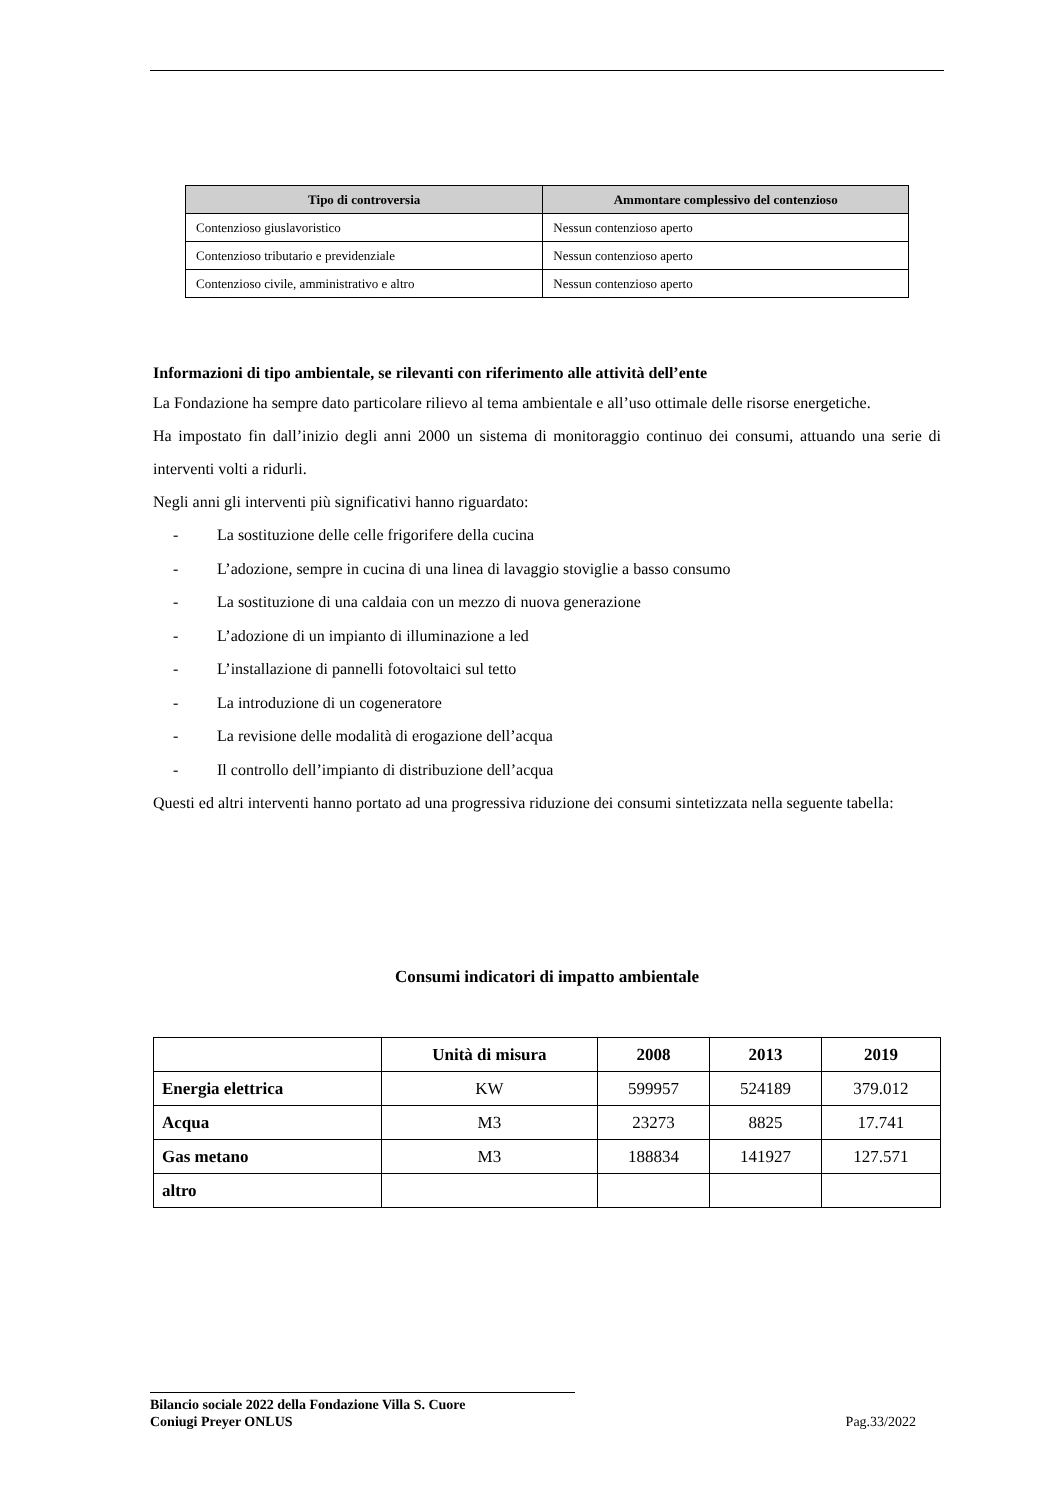| Tipo di controversia | Ammontare complessivo del contenzioso |
| --- | --- |
| Contenzioso giuslavoristico | Nessun contenzioso aperto |
| Contenzioso tributario e previdenziale | Nessun contenzioso aperto |
| Contenzioso civile, amministrativo e altro | Nessun contenzioso aperto |
Informazioni di tipo ambientale, se rilevanti con riferimento alle attività dell’ente
La Fondazione ha sempre dato particolare rilievo al tema ambientale e all’uso ottimale delle risorse energetiche.
Ha impostato fin dall’inizio degli anni 2000 un sistema di monitoraggio continuo dei consumi, attuando una serie di interventi volti a ridurli.
Negli anni gli interventi più significativi hanno riguardato:
- La sostituzione delle celle frigorifere della cucina
- L’adozione, sempre in cucina di una linea di lavaggio stoviglie a basso consumo
- La sostituzione di una caldaia con un mezzo di nuova generazione
- L’adozione di un impianto di illuminazione a led
- L’installazione di pannelli fotovoltaici sul tetto
- La introduzione di un cogeneratore
- La revisione delle modalità di erogazione dell’acqua
- Il controllo dell’impianto di distribuzione dell’acqua
Questi ed altri interventi hanno portato ad una progressiva riduzione dei consumi sintetizzata nella seguente tabella:
Consumi indicatori di impatto ambientale
| | Unità di misura | 2008 | 2013 | 2019 |
| --- | --- | --- | --- | --- |
| Energia elettrica | KW | 599957 | 524189 | 379.012 |
| Acqua | M3 | 23273 | 8825 | 17.741 |
| Gas metano | M3 | 188834 | 141927 | 127.571 |
| altro | | | | |
Bilancio sociale 2022 della Fondazione Villa S. Cuore
Coniugi Preyer ONLUS
Pag.33/2022